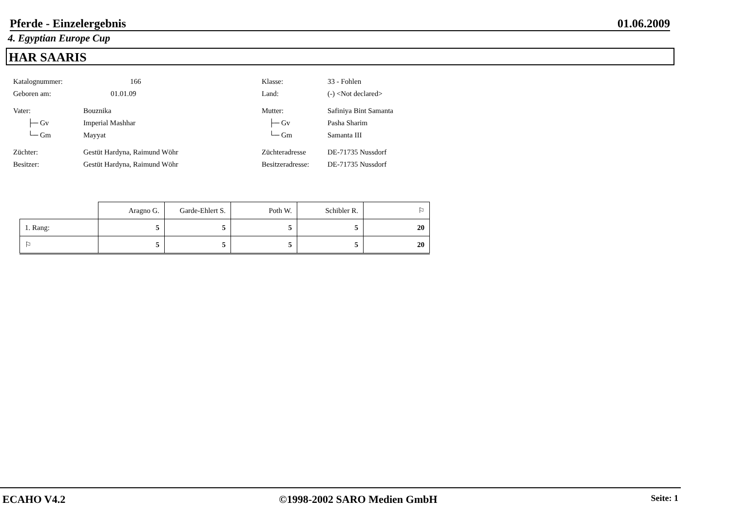Pferde - Einzelergebnis 01.06.2009
4. Egyptian Europe Cup
HAR SAARIS
Katalognummer: 166
Geboren am: 01.01.09
Vater: Bouznika
├─ Gv Imperial Mashhar
└─ Gm Mayyat
Züchter: Gestüt Hardyna, Raimund Wöhr
Besitzer: Gestüt Hardyna, Raimund Wöhr
Klasse: 33 - Fohlen
Land: (-) <Not declared>
Mutter: Safiniya Bint Samanta
├─ Gv Pasha Sharim
└─ Gm Samanta III
Züchteradresse DE-71735 Nussdorf
Besitzeradresse: DE-71735 Nussdorf
| | Aragno G. | Garde-Ehlert S. | Poth W. | Schibler R. | ⚐ |
| --- | --- | --- | --- | --- | --- |
| 1. Rang: | 5 | 5 | 5 | 5 | 20 |
| ⚐ | 5 | 5 | 5 | 5 | 20 |
ECAHO V4.2 ©1998-2002 SARO Medien GmbH Seite: 1